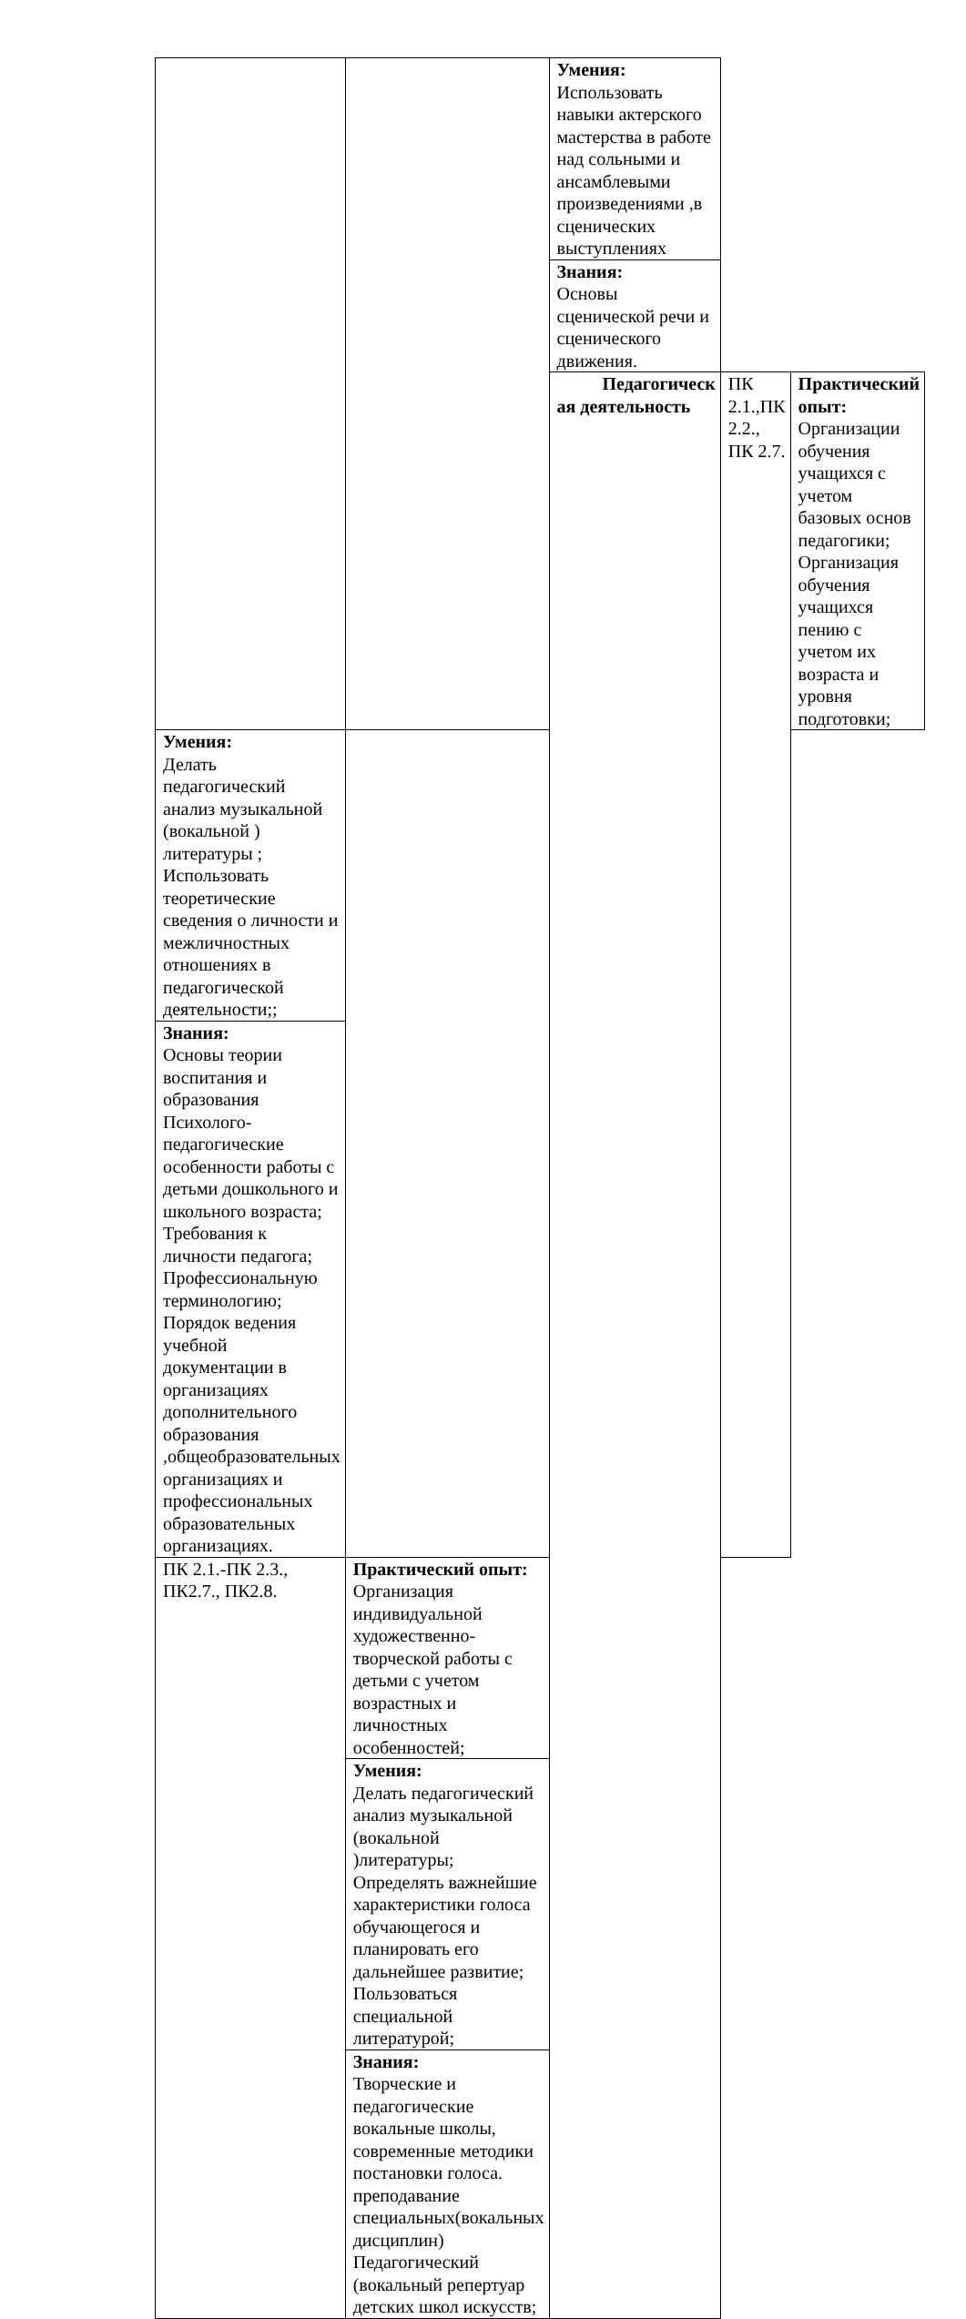| | | Умения: Использовать навыки актерского мастерства в работе над сольными и ансамблевыми произведениями ,в сценических выступлениях | | |
| | | Знания: Основы сценической речи и сценического движения. | | |
| | | Педагогическ ая деятельность | ПК 2.1.,ПК 2.2., ПК 2.7. | Практический опыт: Организации обучения учащихся с учетом базовых основ педагогики; Организация обучения учащихся пению с учетом их возраста и уровня подготовки; |
| Умения: Делать педагогический анализ музыкальной (вокальной ) литературы ; Использовать теоретические сведения о личности и межличностных отношениях в педагогической деятельности;; | | | | |
| Знания: Основы теории воспитания и образования Психолого- педагогические особенности работы с детьми дошкольного и школьного возраста; Требования к личности педагога; Профессиональную терминологию; Порядок ведения учебной документации в организациях дополнительного образования ,общеобразовательных организациях и профессиональных образовательных организациях. | | | | |
| ПК 2.1.-ПК 2.3., ПК2.7., ПК2.8. | Практический опыт: Организация индивидуальной художественно-творческой работы с детьми с учетом возрастных и личностных особенностей; | | | |
| | Умения: Делать педагогический анализ музыкальной (вокальной )литературы; Определять важнейшие характеристики голоса обучающегося и планировать его дальнейшее развитие; Пользоваться специальной литературой; | | | |
| | Знания: Творческие и педагогические вокальные школы, современные методики постановки голоса. преподавание специальных(вокальных дисциплин) Педагогический (вокальный репертуар детских школ искусств; | | | |